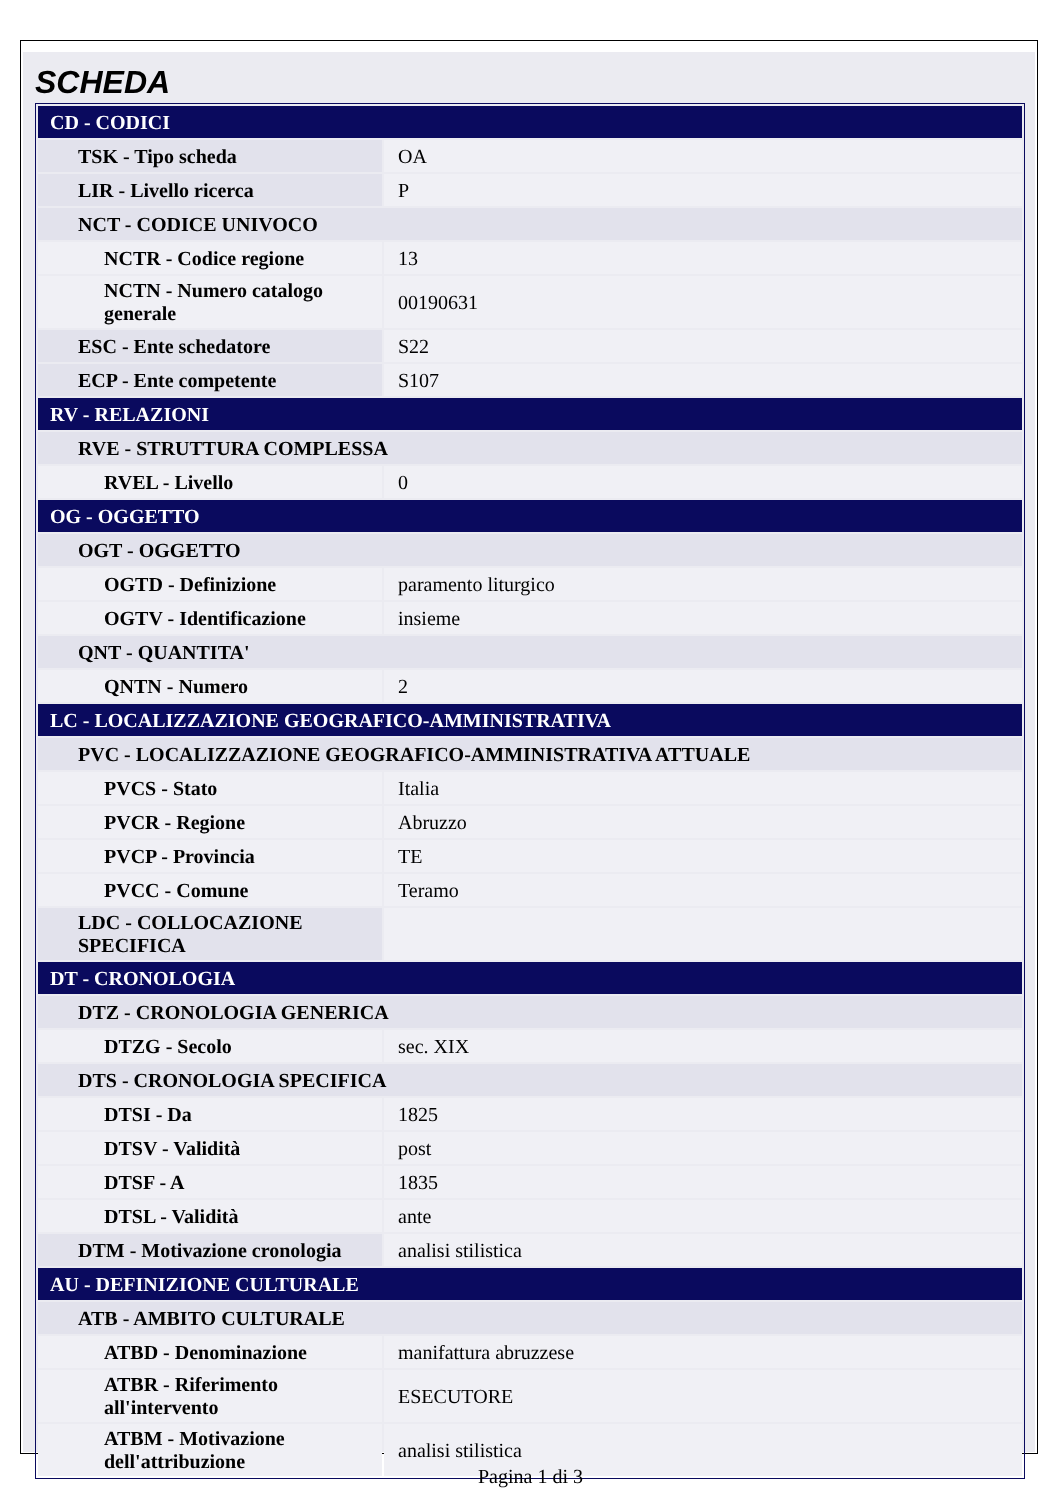SCHEDA
| CD - CODICI | |
| TSK - Tipo scheda | OA |
| LIR - Livello ricerca | P |
| NCT - CODICE UNIVOCO | |
| NCTR - Codice regione | 13 |
| NCTN - Numero catalogo generale | 00190631 |
| ESC - Ente schedatore | S22 |
| ECP - Ente competente | S107 |
| RV - RELAZIONI | |
| RVE - STRUTTURA COMPLESSA | |
| RVEL - Livello | 0 |
| OG - OGGETTO | |
| OGT - OGGETTO | |
| OGTD - Definizione | paramento liturgico |
| OGTV - Identificazione | insieme |
| QNT - QUANTITA' | |
| QNTN - Numero | 2 |
| LC - LOCALIZZAZIONE GEOGRAFICO-AMMINISTRATIVA | |
| PVC - LOCALIZZAZIONE GEOGRAFICO-AMMINISTRATIVA ATTUALE | |
| PVCS - Stato | Italia |
| PVCR - Regione | Abruzzo |
| PVCP - Provincia | TE |
| PVCC - Comune | Teramo |
| LDC - COLLOCAZIONE SPECIFICA | |
| DT - CRONOLOGIA | |
| DTZ - CRONOLOGIA GENERICA | |
| DTZG - Secolo | sec. XIX |
| DTS - CRONOLOGIA SPECIFICA | |
| DTSI - Da | 1825 |
| DTSV - Validità | post |
| DTSF - A | 1835 |
| DTSL - Validità | ante |
| DTM - Motivazione cronologia | analisi stilistica |
| AU - DEFINIZIONE CULTURALE | |
| ATB - AMBITO CULTURALE | |
| ATBD - Denominazione | manifattura abruzzese |
| ATBR - Riferimento all'intervento | ESECUTORE |
| ATBM - Motivazione dell'attribuzione | analisi stilistica |
Pagina 1 di 3